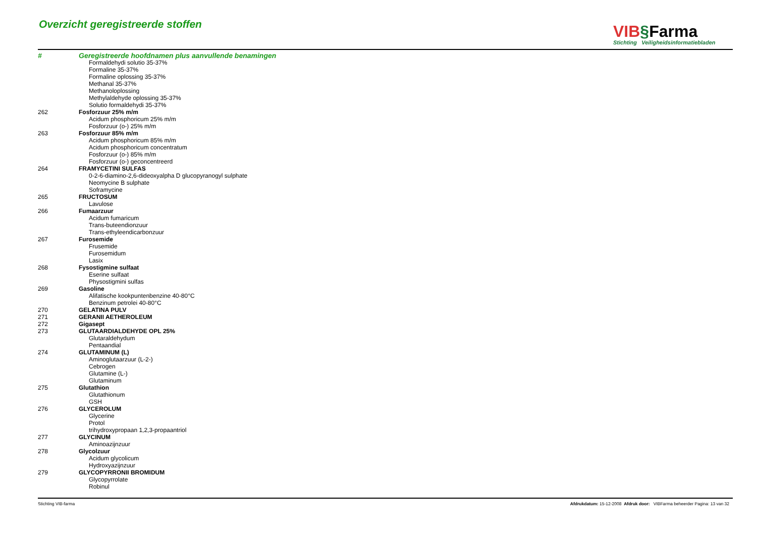Overzicht geregistreerde stoffen
VIB§Farma
Stichting Veiligheidsinformatiebladen
| # | Geregistreerde hoofdnamen plus aanvullende benamingen |
| | Formaldehydi solutio 35-37% |
| | Formaline 35-37% |
| | Formaline oplossing 35-37% |
| | Methanal 35-37% |
| | Methanoloplossing |
| | Methylaldehyde oplossing 35-37% |
| | Solutio formaldehydi 35-37% |
| 262 | Fosforzuur 25% m/m |
| | Acidum phosphoricum 25% m/m |
| | Fosforzuur (o-) 25% m/m |
| 263 | Fosforzuur 85% m/m |
| | Acidum phosphoricum 85% m/m |
| | Acidum phosphoricum concentratum |
| | Fosforzuur (o-) 85% m/m |
| | Fosforzuur (o-) geconcentreerd |
| 264 | FRAMYCETINI SULFAS |
| | 0-2-6-diamino-2,6-dideoxyalpha D glucopyranogyl sulphate |
| | Neomycine B sulphate |
| | Soframycine |
| 265 | FRUCTOSUM |
| | Lavulose |
| 266 | Fumaarzuur |
| | Acidum fumaricum |
| | Trans-buteendionzuur |
| | Trans-ethyleendicarbonzuur |
| 267 | Furosemide |
| | Frusemide |
| | Furosemidum |
| | Lasix |
| 268 | Fysostigmine sulfaat |
| | Eserine sulfaat |
| | Physostigmini sulfas |
| 269 | Gasoline |
| | Alifatische kookpuntenbenzine 40-80°C |
| | Benzinum petrolei 40-80°C |
| 270 | GELATINA PULV |
| 271 | GERANII AETHEROLEUM |
| 272 | Gigasept |
| 273 | GLUTAARDIALDEHYDE OPL 25% |
| | Glutaraldehydum |
| | Pentaandial |
| 274 | GLUTAMINUM (L) |
| | Aminoglutaarzuur (L-2-) |
| | Cebrogen |
| | Glutamine (L-) |
| | Glutaminum |
| 275 | Glutathion |
| | Glutathionum |
| | GSH |
| 276 | GLYCEROLUM |
| | Glycerine |
| | Protol |
| | trihydroxypropaan 1,2,3-propaantriol |
| 277 | GLYCINUM |
| | Aminoazijnzuur |
| 278 | Glycolzuur |
| | Acidum glycolicum |
| | Hydroxyazijnzuur |
| 279 | GLYCOPYRRONII BROMIDUM |
| | Glycopyrrolate |
| | Robinul |
Stichting VIB-farma Afdrukdatum: 15-12-2008 Afdruk door: VIBFarma beheerder Pagina: 13 van 32